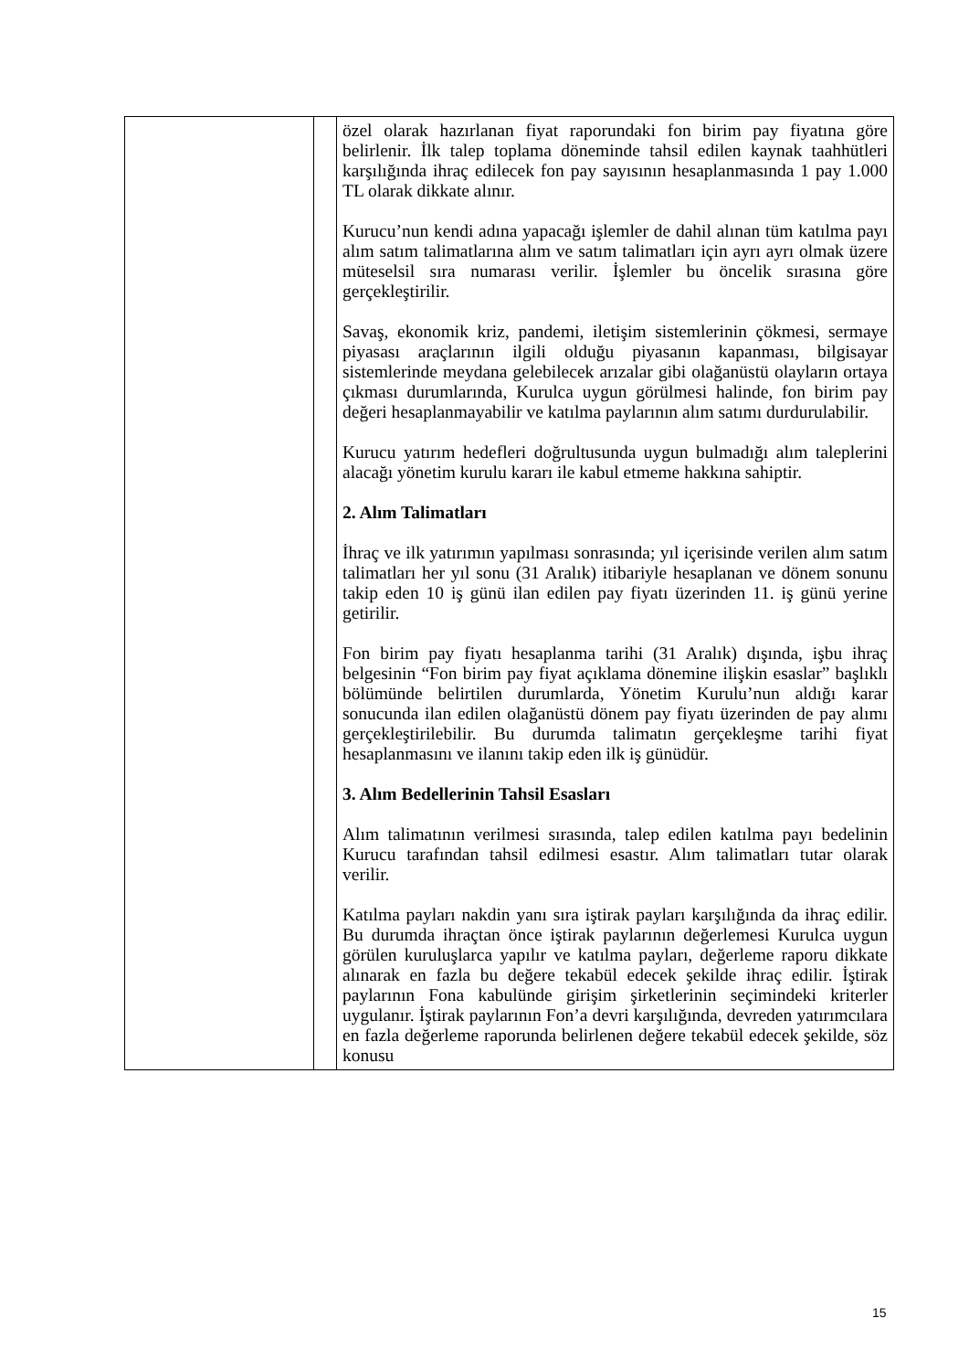| | | özel olarak hazırlanan fiyat raporundaki fon birim pay fiyatına göre belirlenir. İlk talep toplama döneminde tahsil edilen kaynak taahhütleri karşılığında ihraç edilecek fon pay sayısının hesaplanmasında 1 pay 1.000 TL olarak dikkate alınır. Kurucu’nun kendi adına yapacağı işlemler de dahil alınan tüm katılma payı alım satım talimatlarına alım ve satım talimatları için ayrı ayrı olmak üzere müteselsil sıra numarası verilir. İşlemler bu öncelik sırasına göre gerçekleştirilir. Savaş, ekonomik kriz, pandemi, iletişim sistemlerinin çökmesi, sermaye piyasası araçlarının ilgili olduğu piyasanın kapanması, bilgisayar sistemlerinde meydana gelebilecek arızalar gibi olağanüstü olayların ortaya çıkması durumlarında, Kurulca uygun görülmesi halinde, fon birim pay değeri hesaplanmayabilir ve katılma paylarının alım satımı durdurulabilir. Kurucu yatırım hedefleri doğrultusunda uygun bulmadığı alım taleplerini alacağı yönetim kurulu kararı ile kabul etmeme hakkına sahiptir. 2. Alım Talimatları İhraç ve ilk yatırımın yapılması sonrasında; yıl içerisinde verilen alım satım talimatları her yıl sonu (31 Aralık) itibariyle hesaplanan ve dönem sonunu takip eden 10 iş günü ilan edilen pay fiyatı üzerinden 11. iş günü yerine getirilir. Fon birim pay fiyatı hesaplanma tarihi (31 Aralık) dışında, işbu ihraç belgesinin “Fon birim pay fiyat açıklama dönemine ilişkin esaslar” başlıklı bölümünde belirtilen durumlarda, Yönetim Kurulu’nun aldığı karar sonucunda ilan edilen olağanüstü dönem pay fiyatı üzerinden de pay alımı gerçekleştirilebilir. Bu durumda talimatın gerçekleşme tarihi fiyat hesaplanmasını ve ilanını takip eden ilk iş günüdür. 3. Alım Bedellerinin Tahsil Esasları Alım talimatının verilmesi sırasında, talep edilen katılma payı bedelinin Kurucu tarafından tahsil edilmesi esastır. Alım talimatları tutar olarak verilir. Katılma payları nakdin yanı sıra iştirak payları karşılığında da ihraç edilir. Bu durumda ihraçtan önce iştirak paylarının değerlemesi Kurulca uygun görülen kuruluşlarca yapılır ve katılma payları, değerleme raporu dikkate alınarak en fazla bu değere tekabül edecek şekilde ihraç edilir. İştirak paylarının Fona kabulünde girişim şirketlerinin seçimindeki kriterler uygulanır. İştirak paylarının Fon’a devri karşılığında, devreden yatırımcılara en fazla değerleme raporunda belirlenen değere tekabül edecek şekilde, söz konusu |
15